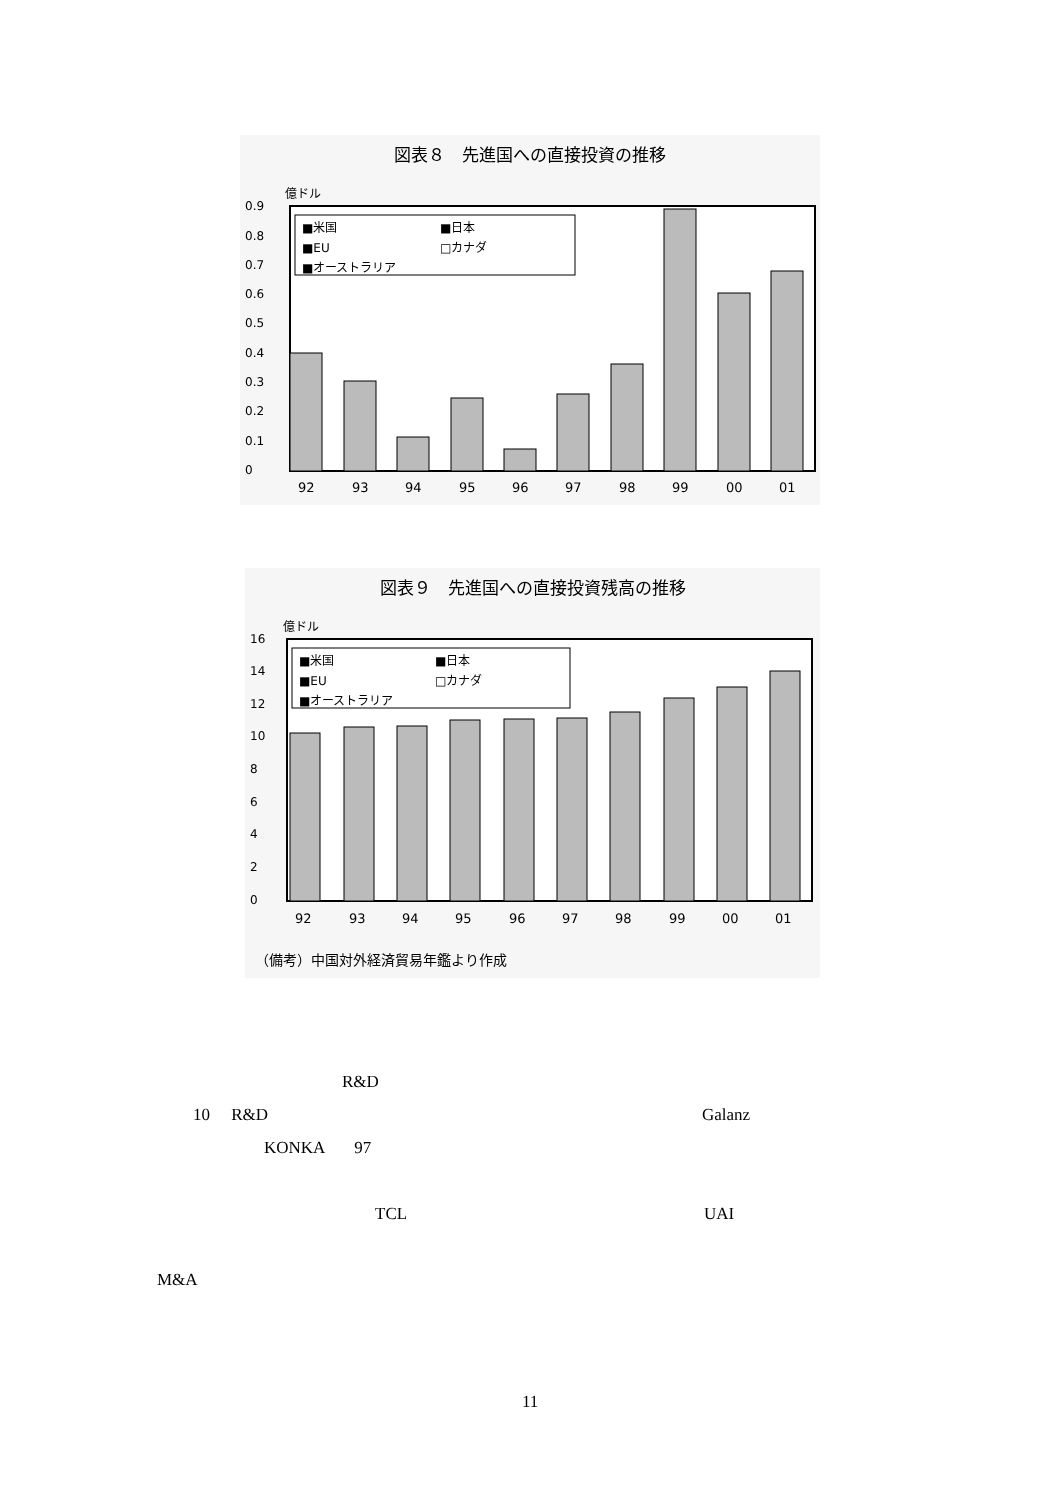図表８　先進国への直接投資の推移
億ドル
0.9
0.8
0.7
0.6
0.5
0.4
0.3
0.2
0.1
0
■米国
■日本
■EU
□カナダ
■オーストラリア
92
93
94
95
96
97
98
99
00
01
図表９　先進国への直接投資残高の推移
億ドル
16
14
12
10
8
6
4
2
0
■米国
■日本
■EU
□カナダ
■オーストラリア
92
93
94
95
96
97
98
99
00
01
（備考）中国対外経済貿易年鑑より作成
R&D
10 R&D Galanz
KONKA 97
TCL UAI
M&A
11